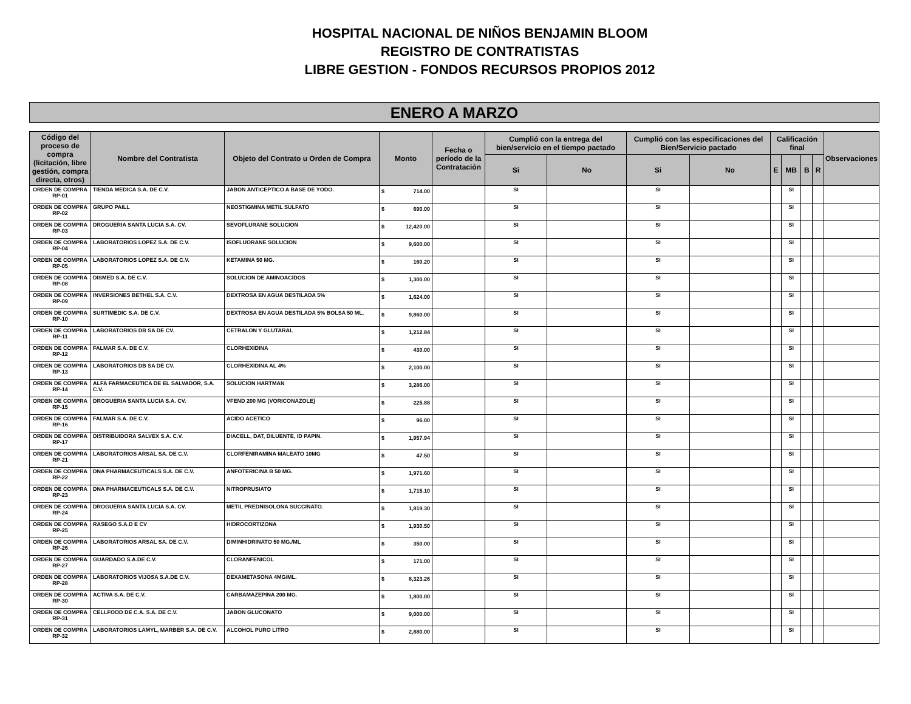HOSPITAL NACIONAL DE NIÑOS BENJAMIN BLOOM
REGISTRO DE CONTRATISTAS
LIBRE GESTION - FONDOS RECURSOS PROPIOS 2012
ENERO A MARZO
| Código del proceso de compra (licitación, libre gestión, compra directa, otros) | Nombre del Contratista | Objeto del Contrato u Orden de Compra | Monto | Fecha o período de la Contratación | Cumplió con la entrega del bien/servicio en el tiempo pactado | | Cumplió con las especificaciones del Bien/Servicio pactado | | Calificación final | | | | Observaciones |
| --- | --- | --- | --- | --- | --- | --- | --- | --- | --- | --- | --- | --- | --- |
| | | | | | Si | No | Si | No | E | MB | B | R | |
| ORDEN DE COMPRA RP-01 | TIENDA MEDICA S.A. DE C.V. | JABON ANTICEPTICO A BASE DE YODO. | $ 714.00 | | SI | | SI | | | SI | | | |
| ORDEN DE COMPRA RP-02 | GRUPO PAILL | NEOSTIGMINA METIL SULFATO | $ 690.00 | | SI | | SI | | | SI | | | |
| ORDEN DE COMPRA RP-03 | DROGUERIA SANTA LUCIA S.A. CV. | SEVOFLURANE SOLUCION | $ 12,420.00 | | SI | | SI | | | SI | | | |
| ORDEN DE COMPRA RP-04 | LABORATORIOS LOPEZ S.A. DE C.V. | ISOFLUORANE SOLUCION | $ 9,600.00 | | SI | | SI | | | SI | | | |
| ORDEN DE COMPRA RP-05 | LABORATORIOS LOPEZ S.A. DE C.V. | KETAMINA 50 MG. | $ 160.20 | | SI | | SI | | | SI | | | |
| ORDEN DE COMPRA RP-08 | DISMED S.A. DE C.V. | SOLUCION DE AMINOACIDOS | $ 1,300.00 | | SI | | SI | | | SI | | | |
| ORDEN DE COMPRA RP-09 | INVERSIONES BETHEL S.A. C.V. | DEXTROSA EN AGUA DESTILADA 5% | $ 1,624.00 | | SI | | SI | | | SI | | | |
| ORDEN DE COMPRA RP-10 | SURTIMEDIC S.A. DE C.V. | DEXTROSA EN AGUA DESTILADA 5% BOLSA 50 ML. | $ 9,860.00 | | SI | | SI | | | SI | | | |
| ORDEN DE COMPRA RP-11 | LABORATORIOS DB SA DE CV. | CETRALON Y GLUTARAL | $ 1,212.84 | | SI | | SI | | | SI | | | |
| ORDEN DE COMPRA RP-12 | FALMAR S.A. DE C.V. | CLORHEXIDINA | $ 430.00 | | SI | | SI | | | SI | | | |
| ORDEN DE COMPRA RP-13 | LABORATORIOS DB SA DE CV. | CLORHEXIDINA AL 4% | $ 2,100.00 | | SI | | SI | | | SI | | | |
| ORDEN DE COMPRA RP-14 | ALFA FARMACEUTICA DE EL SALVADOR, S.A. C.V. | SOLUCION HARTMAN | $ 3,286.00 | | SI | | SI | | | SI | | | |
| ORDEN DE COMPRA RP-15 | DROGUERIA SANTA LUCIA S.A. CV. | VFEND 200 MG (VORICONAZOLE) | $ 225.88 | | SI | | SI | | | SI | | | |
| ORDEN DE COMPRA RP-16 | FALMAR S.A. DE C.V. | ACIDO ACETICO | $ 96.00 | | SI | | SI | | | SI | | | |
| ORDEN DE COMPRA RP-17 | DISTRIBUIDORA SALVEX S.A. C.V. | DIACELL, DAT, DILUENTE, ID PAPIN. | $ 1,957.94 | | SI | | SI | | | SI | | | |
| ORDEN DE COMPRA RP-21 | LABORATORIOS ARSAL SA. DE C.V. | CLORFENIRAMINA MALEATO 10MG | $ 47.50 | | SI | | SI | | | SI | | | |
| ORDEN DE COMPRA RP-22 | DNA PHARMACEUTICALS S.A. DE C.V. | ANFOTERICINA B 50 MG. | $ 1,971.60 | | SI | | SI | | | SI | | | |
| ORDEN DE COMPRA RP-23 | DNA PHARMACEUTICALS S.A. DE C.V. | NITROPRUSIATO | $ 1,715.10 | | SI | | SI | | | SI | | | |
| ORDEN DE COMPRA RP-24 | DROGUERIA SANTA LUCIA S.A. CV. | METIL PREDNISOLONA SUCCINATO. | $ 1,819.30 | | SI | | SI | | | SI | | | |
| ORDEN DE COMPRA RP-25 | RASEGO S.A.D E CV | HIDROCORTIZONA | $ 1,930.50 | | SI | | SI | | | SI | | | |
| ORDEN DE COMPRA RP-26 | LABORATORIOS ARSAL SA. DE C.V. | DIMINHIDRINATO 50 MG./ML | $ 350.00 | | SI | | SI | | | SI | | | |
| ORDEN DE COMPRA RP-27 | GUARDADO S.A.DE C.V. | CLORANFENICOL | $ 171.00 | | SI | | SI | | | SI | | | |
| ORDEN DE COMPRA RP-28 | LABORATORIOS VIJOSA S.A.DE C.V. | DEXAMETASONA 4MG/ML. | $ 8,323.26 | | SI | | SI | | | SI | | | |
| ORDEN DE COMPRA RP-30 | ACTIVA S.A. DE C.V. | CARBAMAZEPINA 200 MG. | $ 1,800.00 | | SI | | SI | | | SI | | | |
| ORDEN DE COMPRA RP-31 | CELLFOOD DE C.A. S.A. DE C.V. | JABON GLUCONATO | $ 9,000.00 | | SI | | SI | | | SI | | | |
| ORDEN DE COMPRA RP-32 | LABORATORIOS LAMYL, MARBER S.A. DE C.V. | ALCOHOL PURO LITRO | $ 2,880.00 | | SI | | SI | | | SI | | | |